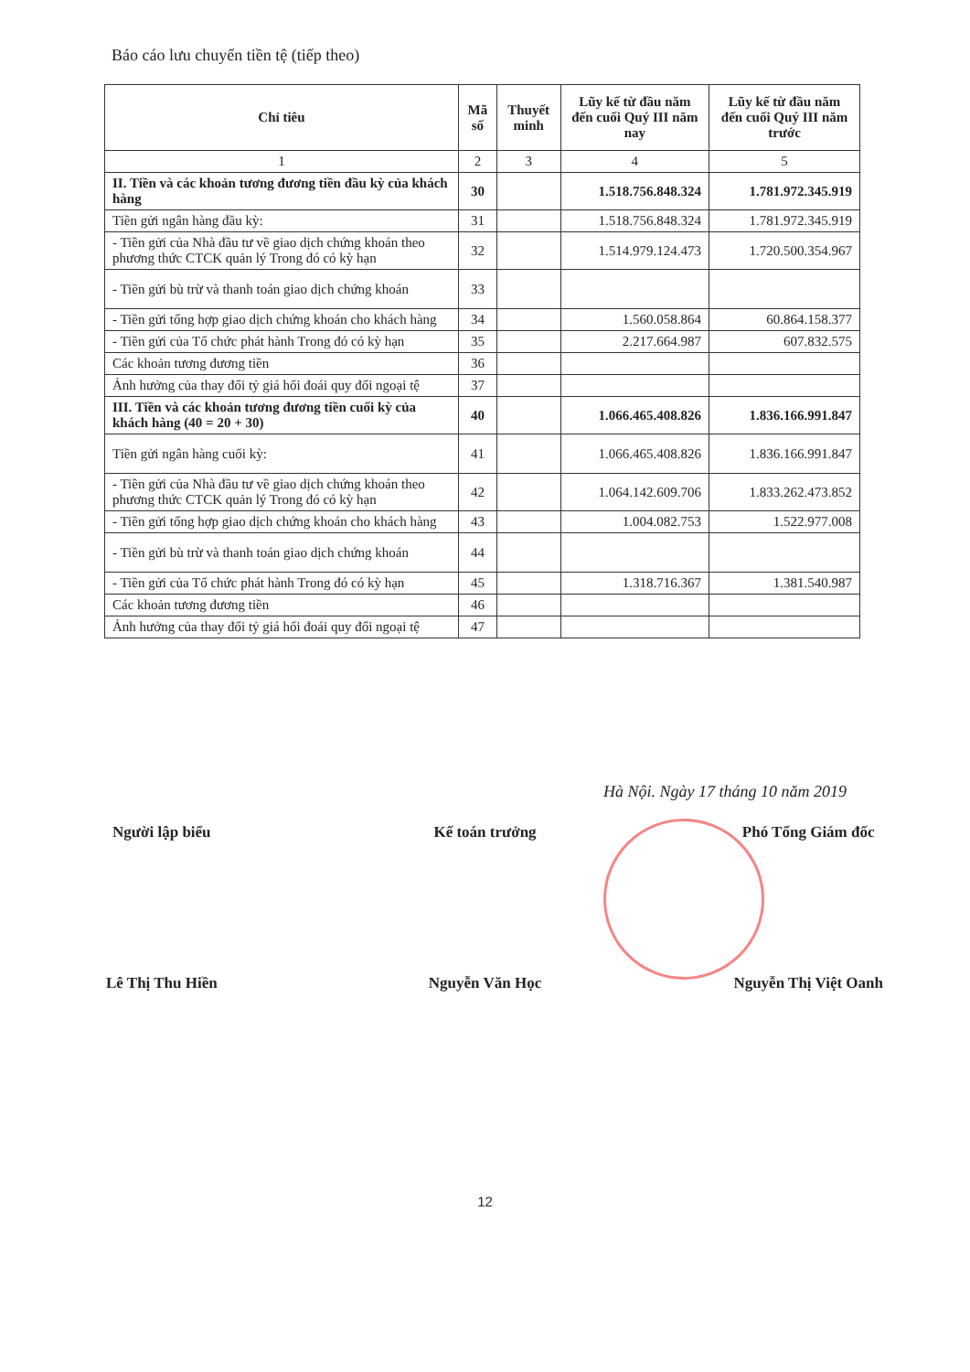Báo cáo lưu chuyển tiền tệ (tiếp theo)
| Chỉ tiêu | Mã số | Thuyết minh | Lũy kế từ đầu năm đến cuối Quý III năm nay | Lũy kế từ đầu năm đến cuối Quý III năm trước |
| --- | --- | --- | --- | --- |
| 1 | 2 | 3 | 4 | 5 |
| II. Tiền và các khoản tương đương tiền đầu kỳ của khách hàng | 30 | | 1.518.756.848.324 | 1.781.972.345.919 |
| Tiền gửi ngân hàng đầu kỳ: | 31 | | 1.518.756.848.324 | 1.781.972.345.919 |
| - Tiền gửi của Nhà đầu tư về giao dịch chứng khoán theo phương thức CTCK quản lý Trong đó có kỳ hạn | 32 | | 1.514.979.124.473 | 1.720.500.354.967 |
| - Tiền gửi bù trừ và thanh toán giao dịch chứng khoán | 33 | | | |
| - Tiền gửi tổng hợp giao dịch chứng khoán cho khách hàng | 34 | | 1.560.058.864 | 60.864.158.377 |
| - Tiền gửi của Tổ chức phát hành Trong đó có kỳ hạn | 35 | | 2.217.664.987 | 607.832.575 |
| Các khoản tương đương tiền | 36 | | | |
| Ảnh hưởng của thay đổi tỷ giá hối đoái quy đổi ngoại tệ | 37 | | | |
| III. Tiền và các khoản tương đương tiền cuối kỳ của khách hàng (40 = 20 + 30) | 40 | | 1.066.465.408.826 | 1.836.166.991.847 |
| Tiền gửi ngân hàng cuối kỳ: | 41 | | 1.066.465.408.826 | 1.836.166.991.847 |
| - Tiền gửi của Nhà đầu tư về giao dịch chứng khoán theo phương thức CTCK quản lý Trong đó có kỳ hạn | 42 | | 1.064.142.609.706 | 1.833.262.473.852 |
| - Tiền gửi tổng hợp giao dịch chứng khoán cho khách hàng | 43 | | 1.004.082.753 | 1.522.977.008 |
| - Tiền gửi bù trừ và thanh toán giao dịch chứng khoán | 44 | | | |
| - Tiền gửi của Tổ chức phát hành Trong đó có kỳ hạn | 45 | | 1.318.716.367 | 1.381.540.987 |
| Các khoản tương đương tiền | 46 | | | |
| Ảnh hưởng của thay đổi tỷ giá hối đoái quy đổi ngoại tệ | 47 | | | |
Hà Nội. Ngày 17 tháng 10 năm 2019
Người lập biểu Kế toán trưởng Phó Tổng Giám đốc
Lê Thị Thu Hiền Nguyễn Văn Học Nguyễn Thị Việt Oanh
12